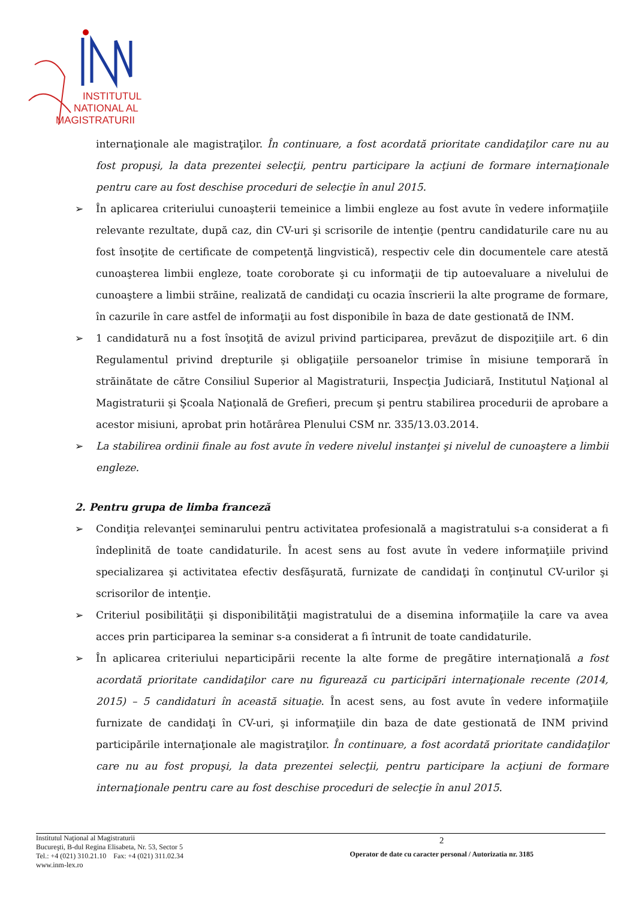INSTITUTUL
NATIONAL AL
MAGISTRATURII
internaţionale ale magistraţilor. În continuare, a fost acordată prioritate candidaţilor care nu au fost propuşi, la data prezentei selecţii, pentru participare la acţiuni de formare internaţionale pentru care au fost deschise proceduri de selecţie în anul 2015.
➢ În aplicarea criteriului cunoaşterii temeinice a limbii engleze au fost avute în vedere informaţiile relevante rezultate, după caz, din CV-uri şi scrisorile de intenţie (pentru candidaturile care nu au fost însoţite de certificate de competenţă lingvistică), respectiv cele din documentele care atestă cunoaşterea limbii engleze, toate coroborate şi cu informaţii de tip autoevaluare a nivelului de cunoaştere a limbii străine, realizată de candidaţi cu ocazia înscrierii la alte programe de formare, în cazurile în care astfel de informaţii au fost disponibile în baza de date gestionată de INM.
➢ 1 candidatură nu a fost însoţită de avizul privind participarea, prevăzut de dispoziţiile art. 6 din Regulamentul privind drepturile şi obligaţiile persoanelor trimise în misiune temporară în străinătate de către Consiliul Superior al Magistraturii, Inspecţia Judiciară, Institutul Naţional al Magistraturii şi Şcoala Naţională de Grefieri, precum şi pentru stabilirea procedurii de aprobare a acestor misiuni, aprobat prin hotărârea Plenului CSM nr. 335/13.03.2014.
➢ La stabilirea ordinii finale au fost avute în vedere nivelul instanţei şi nivelul de cunoaştere a limbii engleze.
2. Pentru grupa de limba franceză
➢ Condiţia relevanţei seminarului pentru activitatea profesională a magistratului s-a considerat a fi îndeplinită de toate candidaturile. În acest sens au fost avute în vedere informaţiile privind specializarea şi activitatea efectiv desfăşurată, furnizate de candidaţi în conţinutul CV-urilor şi scrisorilor de intenţie.
➢ Criteriul posibilităţii şi disponibilităţii magistratului de a disemina informaţiile la care va avea acces prin participarea la seminar s-a considerat a fi întrunit de toate candidaturile.
➢ În aplicarea criteriului neparticipării recente la alte forme de pregătire internaţională a fost acordată prioritate candidaţilor care nu figurează cu participări internaţionale recente (2014, 2015) – 5 candidaturi în această situaţie. În acest sens, au fost avute în vedere informaţiile furnizate de candidaţi în CV-uri, şi informaţiile din baza de date gestionată de INM privind participările internaţionale ale magistraţilor. În continuare, a fost acordată prioritate candidaţilor care nu au fost propuşi, la data prezentei selecţii, pentru participare la acţiuni de formare internaţionale pentru care au fost deschise proceduri de selecţie în anul 2015.
Institutul Naţional al Magistraturii
Bucureşti, B-dul Regina Elisabeta, Nr. 53, Sector 5
Tel.: +4 (021) 310.21.10 Fax: +4 (021) 311.02.34
www.inm-lex.ro
2
Operator de date cu caracter personal / Autorizatia nr. 3185